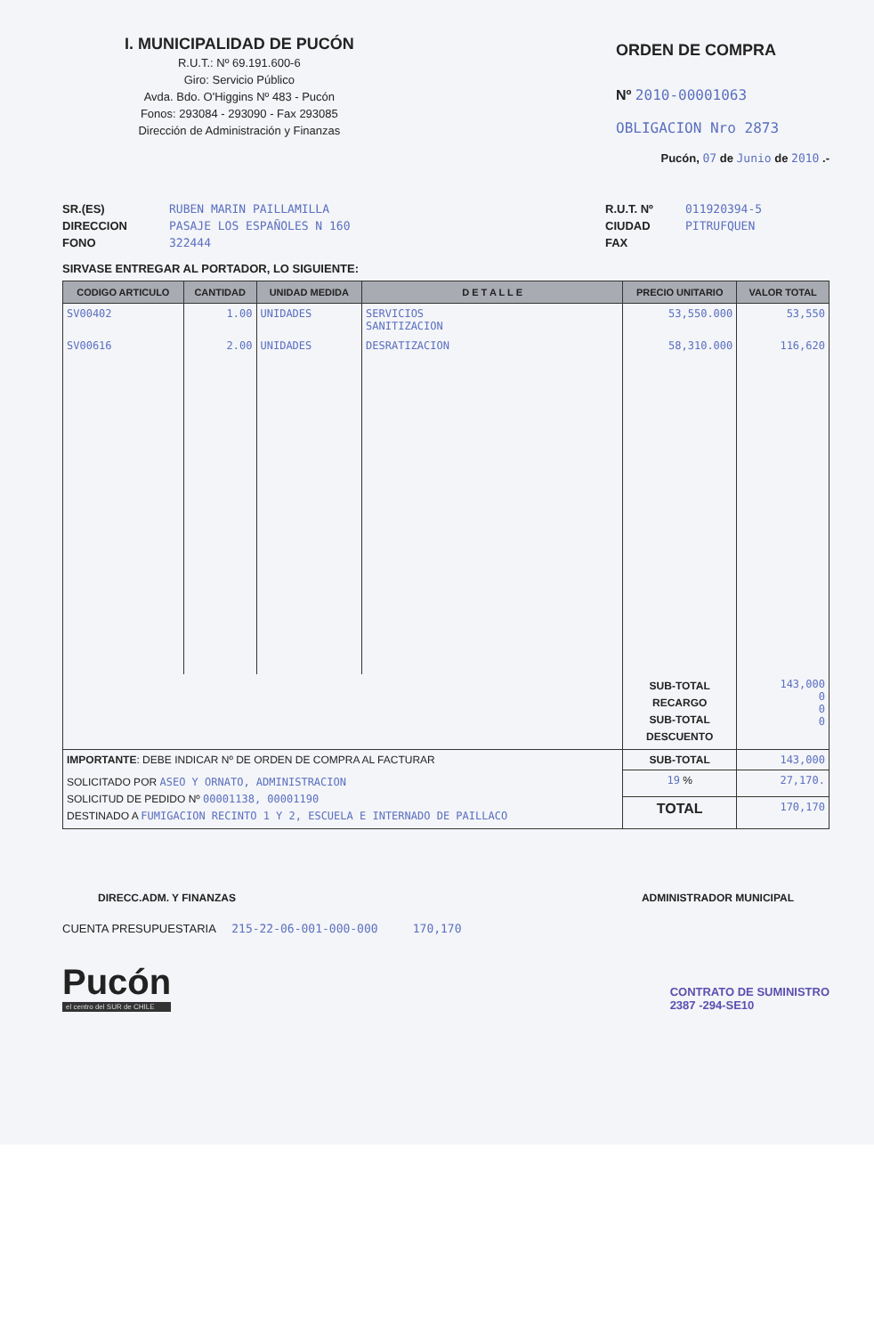I. MUNICIPALIDAD DE PUCÓN
R.U.T.: Nº 69.191.600-6
Giro: Servicio Público
Avda. Bdo. O'Higgins Nº 483 - Pucón
Fonos: 293084 - 293090 - Fax 293085
Dirección de Administración y Finanzas
ORDEN DE COMPRA
Nº 2010-00001063
OBLIGACION Nro 2873
Pucón, 07 de Junio de 2010 .-
SR.(ES)
DIRECCION
FONO
RUBEN MARIN PAILLAMILLA
PASAJE LOS ESPAÑOLES N 160
322444
R.U.T. Nº
CIUDAD
FAX
011920394-5
PITRUFQUEN
SIRVASE ENTREGAR AL PORTADOR, LO SIGUIENTE:
| CODIGO ARTICULO | CANTIDAD | UNIDAD MEDIDA | D E T A L L E | PRECIO UNITARIO | VALOR TOTAL |
| --- | --- | --- | --- | --- | --- |
| SV00402 | 1.00 | UNIDADES | SERVICIOS SANITIZACION | 53,550.000 | 53,550 |
| SV00616 | 2.00 | UNIDADES | DESRATIZACION | 58,310.000 | 116,620 |
| | | | | SUB-TOTAL RECARGO SUB-TOTAL DESCUENTO | 143,000 0 0 0 |
| IMPORTANTE : DEBE INDICAR Nº DE ORDEN DE COMPRA AL FACTURAR | | | | SUB-TOTAL | 143,000 |
| SOLICITADO POR ASEO Y ORNATO, ADMINISTRACION SOLICITUD DE PEDIDO Nº 00001138, 00001190 DESTINADO A FUMIGACION RECINTO 1 Y 2, ESCUELA E INTERNADO DE PAILLACO | | | | 19 % | 27,170. |
| | | | | TOTAL | 170,170 |
DIRECC.ADM. Y FINANZAS ADMINISTRADOR MUNICIPAL
CUENTA PRESUPUESTARIA 215-22-06-001-000-000 170,170
Pucón
el centro del SUR de CHILE
CONTRATO DE SUMINISTRO
2387 -294-SE10